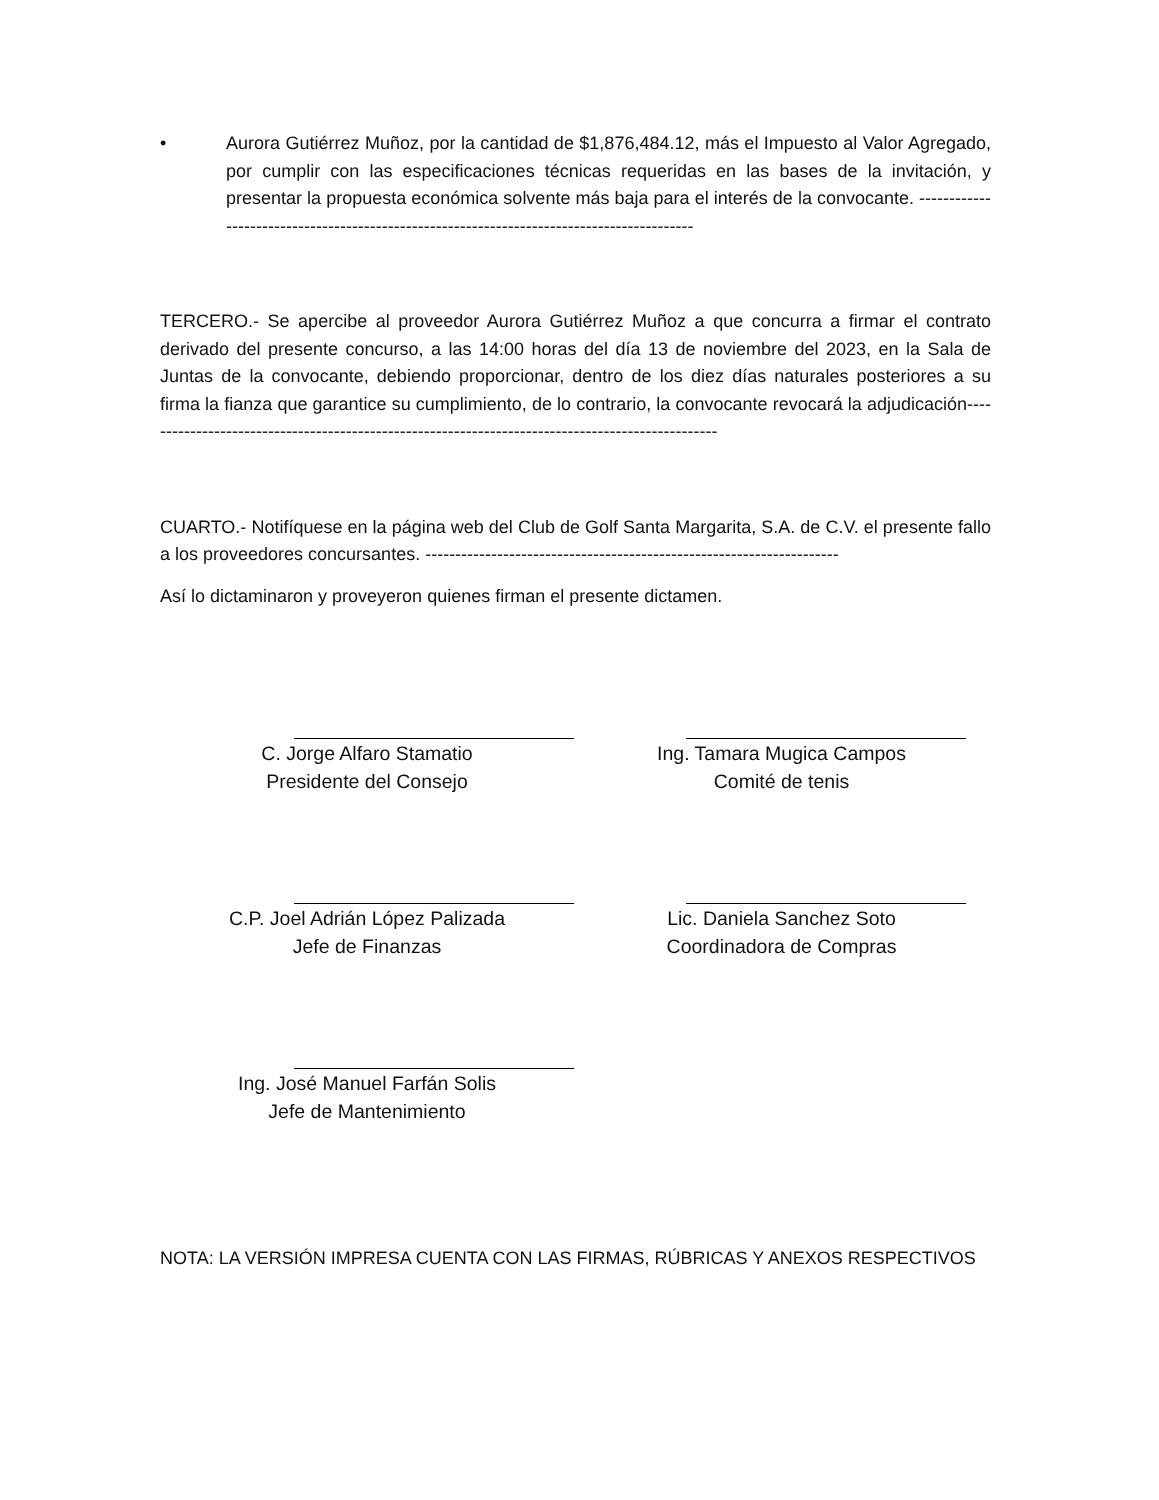• Aurora Gutiérrez Muñoz, por la cantidad de $1,876,484.12, más el Impuesto al Valor Agregado, por cumplir con las especificaciones técnicas requeridas en las bases de la invitación, y presentar la propuesta económica solvente más baja para el interés de la convocante. ------------------------------------------------------------------------------------------
TERCERO.- Se apercibe al proveedor Aurora Gutiérrez Muñoz a que concurra a firmar el contrato derivado del presente concurso, a las 14:00 horas del día 13 de noviembre del 2023, en la Sala de Juntas de la convocante, debiendo proporcionar, dentro de los diez días naturales posteriores a su firma la fianza que garantice su cumplimiento, de lo contrario, la convocante revocará la adjudicación-------------------------------------------------------------------------------------------------
CUARTO.- Notifíquese en la página web del Club de Golf Santa Margarita, S.A. de C.V. el presente fallo a los proveedores concursantes. ---------------------------------------------------------------------
Así lo dictaminaron y proveyeron quienes firman el presente dictamen.
C. Jorge Alfaro Stamatio
Presidente del Consejo
Ing. Tamara Mugica Campos
Comité de tenis
C.P. Joel Adrián López Palizada
Jefe de Finanzas
Lic. Daniela Sanchez Soto
Coordinadora de Compras
Ing. José Manuel Farfán Solis
Jefe de Mantenimiento
NOTA: LA VERSIÓN IMPRESA CUENTA CON LAS FIRMAS, RÚBRICAS Y ANEXOS RESPECTIVOS